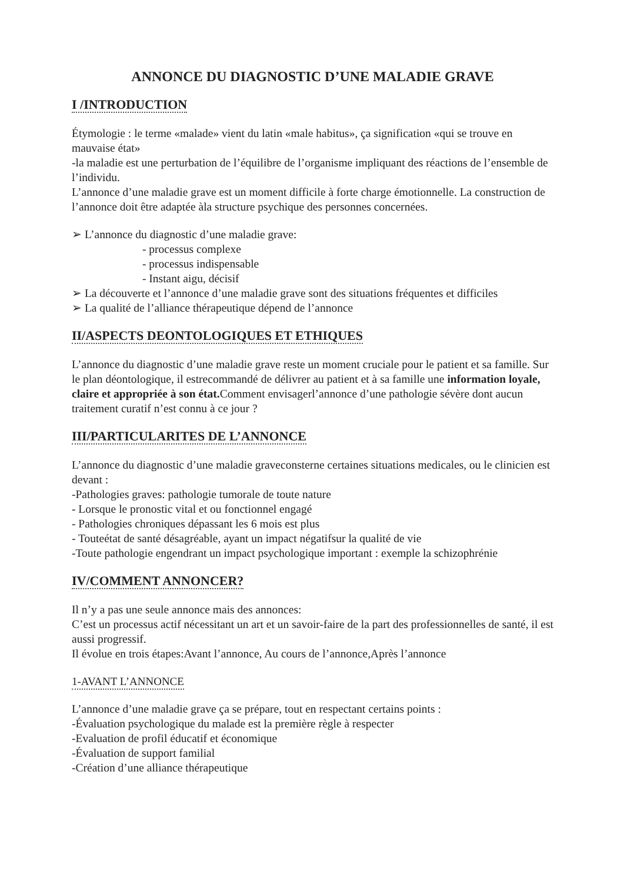ANNONCE DU DIAGNOSTIC D’UNE MALADIE GRAVE
I /INTRODUCTION
Étymologie : le terme «malade» vient du latin «male habitus», ça signification «qui se trouve en mauvaise état»
-la maladie est une perturbation de l’équilibre de l’organisme impliquant des réactions de l’ensemble de l’individu.
L’annonce d’une maladie grave est un moment difficile à forte charge émotionnelle. La construction de l’annonce doit être adaptée àla structure psychique des personnes concernées.
➢ L’annonce du diagnostic d’une maladie grave:
- processus complexe
- processus indispensable
- Instant aigu, décisif
➢ La découverte et l’annonce d’une maladie grave sont des situations fréquentes et difficiles
➢ La qualité de l’alliance thérapeutique dépend de l’annonce
II/ASPECTS DEONTOLOGIQUES ET ETHIQUES
L’annonce du diagnostic d’une maladie grave reste un moment cruciale pour le patient et sa famille. Sur le plan déontologique, il estrecommandé de délivrer au patient et à sa famille une information loyale, claire et appropriée à son état. Comment envisagerl’annonce d’une pathologie sévère dont aucun traitement curatif n’est connu à ce jour ?
III/PARTICULARITES DE L’ANNONCE
L’annonce du diagnostic d’une maladie graveconsterne certaines situations medicales, ou le clinicien est devant :
-Pathologies graves: pathologie tumorale de toute nature
- Lorsque le pronostic vital et ou fonctionnel engagé
- Pathologies chroniques dépassant les 6 mois est plus
- Touteétat de santé désagréable, ayant un impact négatifsur la qualité de vie
-Toute pathologie engendrant un impact psychologique important : exemple la schizophrénie
IV/COMMENT ANNONCER?
Il n’y a pas une seule annonce mais des annonces:
C’est un processus actif nécessitant un art et un savoir-faire de la part des professionnelles de santé, il est aussi progressif.
Il évolue en trois étapes:Avant l’annonce, Au cours de l’annonce,Après l’annonce
1-AVANT L’ANNONCE
L’annonce d’une maladie grave ça se prépare, tout en respectant certains points :
-Évaluation psychologique du malade est la première règle à respecter
-Evaluation de profil éducatif et économique
-Évaluation de support familial
-Création d’une alliance thérapeutique